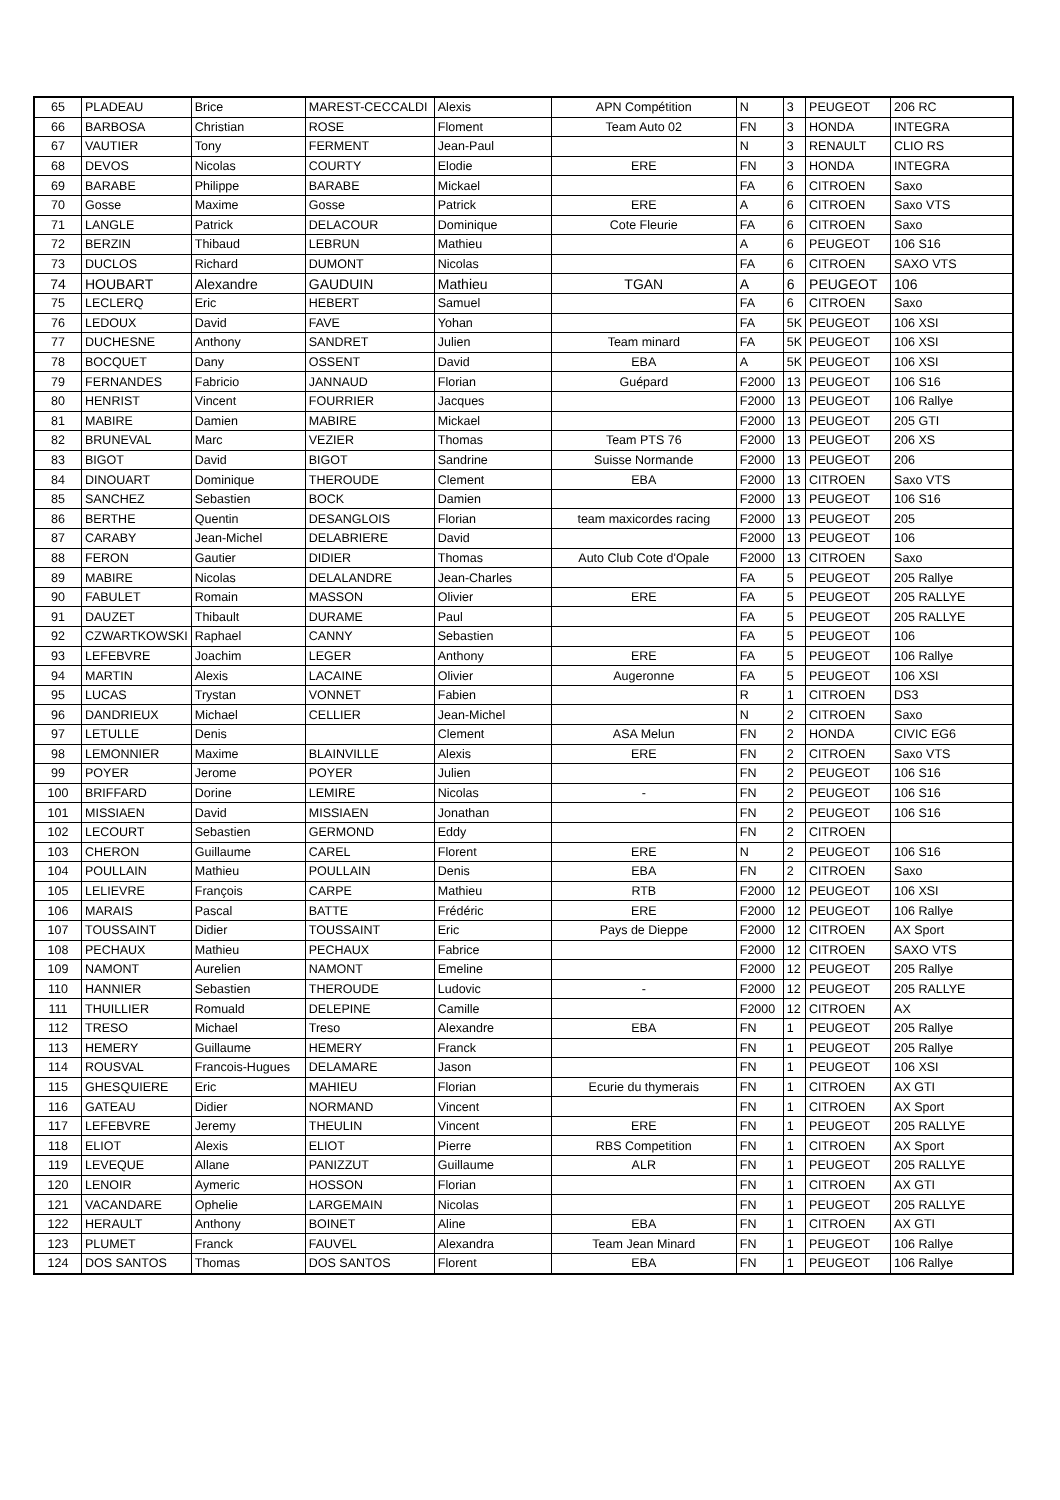| 65 | PLADEAU | Brice | MAREST-CECCALDI | Alexis | APN Compétition | N | 3 | PEUGEOT | 206 RC |
| 66 | BARBOSA | Christian | ROSE | Floment | Team Auto 02 | FN | 3 | HONDA | INTEGRA |
| 67 | VAUTIER | Tony | FERMENT | Jean-Paul | | N | 3 | RENAULT | CLIO RS |
| 68 | DEVOS | Nicolas | COURTY | Elodie | ERE | FN | 3 | HONDA | INTEGRA |
| 69 | BARABE | Philippe | BARABE | Mickael | | FA | 6 | CITROEN | Saxo |
| 70 | Gosse | Maxime | Gosse | Patrick | ERE | A | 6 | CITROEN | Saxo VTS |
| 71 | LANGLE | Patrick | DELACOUR | Dominique | Cote Fleurie | FA | 6 | CITROEN | Saxo |
| 72 | BERZIN | Thibaud | LEBRUN | Mathieu | | A | 6 | PEUGEOT | 106 S16 |
| 73 | DUCLOS | Richard | DUMONT | Nicolas | | FA | 6 | CITROEN | SAXO VTS |
| 74 | HOUBART | Alexandre | GAUDUIN | Mathieu | TGAN | A | 6 | PEUGEOT | 106 |
| 75 | LECLERQ | Eric | HEBERT | Samuel | | FA | 6 | CITROEN | Saxo |
| 76 | LEDOUX | David | FAVE | Yohan | | FA | 5K | PEUGEOT | 106 XSI |
| 77 | DUCHESNE | Anthony | SANDRET | Julien | Team minard | FA | 5K | PEUGEOT | 106 XSI |
| 78 | BOCQUET | Dany | OSSENT | David | EBA | A | 5K | PEUGEOT | 106 XSI |
| 79 | FERNANDES | Fabricio | JANNAUD | Florian | Guépard | F2000 | 13 | PEUGEOT | 106 S16 |
| 80 | HENRIST | Vincent | FOURRIER | Jacques | | F2000 | 13 | PEUGEOT | 106 Rallye |
| 81 | MABIRE | Damien | MABIRE | Mickael | | F2000 | 13 | PEUGEOT | 205 GTI |
| 82 | BRUNEVAL | Marc | VEZIER | Thomas | Team PTS 76 | F2000 | 13 | PEUGEOT | 206 XS |
| 83 | BIGOT | David | BIGOT | Sandrine | Suisse Normande | F2000 | 13 | PEUGEOT | 206 |
| 84 | DINOUART | Dominique | THEROUDE | Clement | EBA | F2000 | 13 | CITROEN | Saxo VTS |
| 85 | SANCHEZ | Sebastien | BOCK | Damien | | F2000 | 13 | PEUGEOT | 106 S16 |
| 86 | BERTHE | Quentin | DESANGLOIS | Florian | team maxicordes racing | F2000 | 13 | PEUGEOT | 205 |
| 87 | CARABY | Jean-Michel | DELABRIERE | David | | F2000 | 13 | PEUGEOT | 106 |
| 88 | FERON | Gautier | DIDIER | Thomas | Auto Club Cote d'Opale | F2000 | 13 | CITROEN | Saxo |
| 89 | MABIRE | Nicolas | DELALANDRE | Jean-Charles | | FA | 5 | PEUGEOT | 205 Rallye |
| 90 | FABULET | Romain | MASSON | Olivier | ERE | FA | 5 | PEUGEOT | 205 RALLYE |
| 91 | DAUZET | Thibault | DURAME | Paul | | FA | 5 | PEUGEOT | 205 RALLYE |
| 92 | CZWARTKOWSKI | Raphael | CANNY | Sebastien | | FA | 5 | PEUGEOT | 106 |
| 93 | LEFEBVRE | Joachim | LEGER | Anthony | ERE | FA | 5 | PEUGEOT | 106 Rallye |
| 94 | MARTIN | Alexis | LACAINE | Olivier | Augeronne | FA | 5 | PEUGEOT | 106 XSI |
| 95 | LUCAS | Trystan | VONNET | Fabien | | R | 1 | CITROEN | DS3 |
| 96 | DANDRIEUX | Michael | CELLIER | Jean-Michel | | N | 2 | CITROEN | Saxo |
| 97 | LETULLE | Denis | | Clement | ASA Melun | FN | 2 | HONDA | CIVIC EG6 |
| 98 | LEMONNIER | Maxime | BLAINVILLE | Alexis | ERE | FN | 2 | CITROEN | Saxo VTS |
| 99 | POYER | Jerome | POYER | Julien | | FN | 2 | PEUGEOT | 106 S16 |
| 100 | BRIFFARD | Dorine | LEMIRE | Nicolas | - | FN | 2 | PEUGEOT | 106 S16 |
| 101 | MISSIAEN | David | MISSIAEN | Jonathan | | FN | 2 | PEUGEOT | 106 S16 |
| 102 | LECOURT | Sebastien | GERMOND | Eddy | | FN | 2 | CITROEN | |
| 103 | CHERON | Guillaume | CAREL | Florent | ERE | N | 2 | PEUGEOT | 106 S16 |
| 104 | POULLAIN | Mathieu | POULLAIN | Denis | EBA | FN | 2 | CITROEN | Saxo |
| 105 | LELIEVRE | François | CARPE | Mathieu | RTB | F2000 | 12 | PEUGEOT | 106 XSI |
| 106 | MARAIS | Pascal | BATTE | Frédéric | ERE | F2000 | 12 | PEUGEOT | 106 Rallye |
| 107 | TOUSSAINT | Didier | TOUSSAINT | Eric | Pays de Dieppe | F2000 | 12 | CITROEN | AX Sport |
| 108 | PECHAUX | Mathieu | PECHAUX | Fabrice | | F2000 | 12 | CITROEN | SAXO VTS |
| 109 | NAMONT | Aurelien | NAMONT | Emeline | | F2000 | 12 | PEUGEOT | 205 Rallye |
| 110 | HANNIER | Sebastien | THEROUDE | Ludovic | - | F2000 | 12 | PEUGEOT | 205 RALLYE |
| 111 | THUILLIER | Romuald | DELEPINE | Camille | | F2000 | 12 | CITROEN | AX |
| 112 | TRESO | Michael | Treso | Alexandre | EBA | FN | 1 | PEUGEOT | 205 Rallye |
| 113 | HEMERY | Guillaume | HEMERY | Franck | | FN | 1 | PEUGEOT | 205 Rallye |
| 114 | ROUSVAL | Francois-Hugues | DELAMARE | Jason | | FN | 1 | PEUGEOT | 106 XSI |
| 115 | GHESQUIERE | Eric | MAHIEU | Florian | Ecurie du thymerais | FN | 1 | CITROEN | AX GTI |
| 116 | GATEAU | Didier | NORMAND | Vincent | | FN | 1 | CITROEN | AX Sport |
| 117 | LEFEBVRE | Jeremy | THEULIN | Vincent | ERE | FN | 1 | PEUGEOT | 205 RALLYE |
| 118 | ELIOT | Alexis | ELIOT | Pierre | RBS Competition | FN | 1 | CITROEN | AX Sport |
| 119 | LEVEQUE | Allane | PANIZZUT | Guillaume | ALR | FN | 1 | PEUGEOT | 205 RALLYE |
| 120 | LENOIR | Aymeric | HOSSON | Florian | | FN | 1 | CITROEN | AX GTI |
| 121 | VACANDARE | Ophelie | LARGEMAIN | Nicolas | | FN | 1 | PEUGEOT | 205 RALLYE |
| 122 | HERAULT | Anthony | BOINET | Aline | EBA | FN | 1 | CITROEN | AX GTI |
| 123 | PLUMET | Franck | FAUVEL | Alexandra | Team Jean Minard | FN | 1 | PEUGEOT | 106 Rallye |
| 124 | DOS SANTOS | Thomas | DOS SANTOS | Florent | EBA | FN | 1 | PEUGEOT | 106 Rallye |